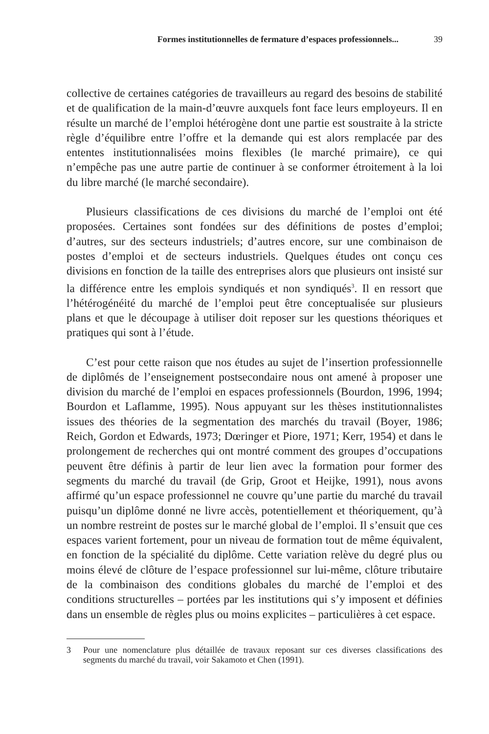Formes institutionnelles de fermature d’espaces professionnels... 39
collective de certaines catégories de travailleurs au regard des besoins de stabilité et de qualification de la main-d’œuvre auxquels font face leurs employeurs. Il en résulte un marché de l’emploi hétérogène dont une partie est soustraite à la stricte règle d’équilibre entre l’offre et la demande qui est alors remplacée par des ententes institutionnalisées moins flexibles (le marché primaire), ce qui n’empêche pas une autre partie de continuer à se conformer étroitement à la loi du libre marché (le marché secondaire).
Plusieurs classifications de ces divisions du marché de l’emploi ont été proposées. Certaines sont fondées sur des définitions de postes d’emploi; d’autres, sur des secteurs industriels; d’autres encore, sur une combinaison de postes d’emploi et de secteurs industriels. Quelques études ont conçu ces divisions en fonction de la taille des entreprises alors que plusieurs ont insisté sur la différence entre les emplois syndiqués et non syndiqués<sup>3</sup>. Il en ressort que l’hétérogénéité du marché de l’emploi peut être conceptualisée sur plusieurs plans et que le découpage à utiliser doit reposer sur les questions théoriques et pratiques qui sont à l’étude.
C’est pour cette raison que nos études au sujet de l’insertion professionnelle de diplômés de l’enseignement postsecondaire nous ont amené à proposer une division du marché de l’emploi en espaces professionnels (Bourdon, 1996, 1994; Bourdon et Laflamme, 1995). Nous appuyant sur les thèses institutionnalistes issues des théories de la segmentation des marchés du travail (Boyer, 1986; Reich, Gordon et Edwards, 1973; Dœringer et Piore, 1971; Kerr, 1954) et dans le prolongement de recherches qui ont montré comment des groupes d’occupations peuvent être définis à partir de leur lien avec la formation pour former des segments du marché du travail (de Grip, Groot et Heijke, 1991), nous avons affirmé qu’un espace professionnel ne couvre qu’une partie du marché du travail puisqu’un diplôme donné ne livre accès, potentiellement et théoriquement, qu’à un nombre restreint de postes sur le marché global de l’emploi. Il s’ensuit que ces espaces varient fortement, pour un niveau de formation tout de même équivalent, en fonction de la spécialité du diplôme. Cette variation relève du degré plus ou moins élevé de clôture de l’espace professionnel sur lui-même, clôture tributaire de la combinaison des conditions globales du marché de l’emploi et des conditions structurelles – portées par les institutions qui s’y imposent et définies dans un ensemble de règles plus ou moins explicites – particulières à cet espace.
3 Pour une nomenclature plus détaillée de travaux reposant sur ces diverses classifications des segments du marché du travail, voir Sakamoto et Chen (1991).